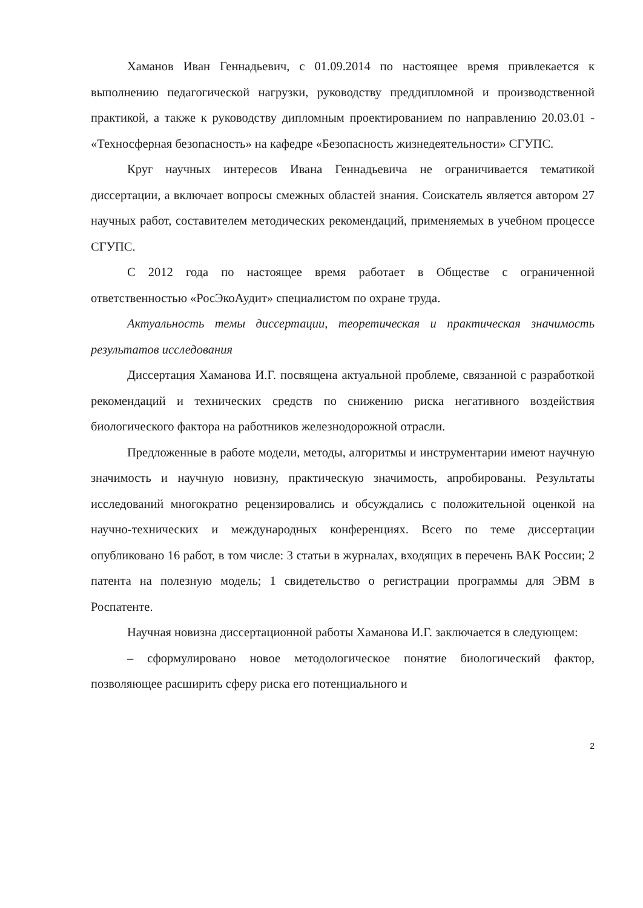Хаманов Иван Геннадьевич, с 01.09.2014 по настоящее время привлекается к выполнению педагогической нагрузки, руководству преддипломной и производственной практикой, а также к руководству дипломным проектированием по направлению 20.03.01 - «Техносферная безопасность» на кафедре «Безопасность жизнедеятельности» СГУПС.
Круг научных интересов Ивана Геннадьевича не ограничивается тематикой диссертации, а включает вопросы смежных областей знания. Соискатель является автором 27 научных работ, составителем методических рекомендаций, применяемых в учебном процессе СГУПС.
С 2012 года по настоящее время работает в Обществе с ограниченной ответственностью «РосЭкоАудит» специалистом по охране труда.
Актуальность темы диссертации, теоретическая и практическая значимость результатов исследования
Диссертация Хаманова И.Г. посвящена актуальной проблеме, связанной с разработкой рекомендаций и технических средств по снижению риска негативного воздействия биологического фактора на работников железнодорожной отрасли.
Предложенные в работе модели, методы, алгоритмы и инструментарии имеют научную значимость и научную новизну, практическую значимость, апробированы. Результаты исследований многократно рецензировались и обсуждались с положительной оценкой на научно-технических и международных конференциях. Всего по теме диссертации опубликовано 16 работ, в том числе: 3 статьи в журналах, входящих в перечень ВАК России; 2 патента на полезную модель; 1 свидетельство о регистрации программы для ЭВМ в Роспатенте.
Научная новизна диссертационной работы Хаманова И.Г. заключается в следующем:
– сформулировано новое методологическое понятие биологический фактор, позволяющее расширить сферу риска его потенциального и
2